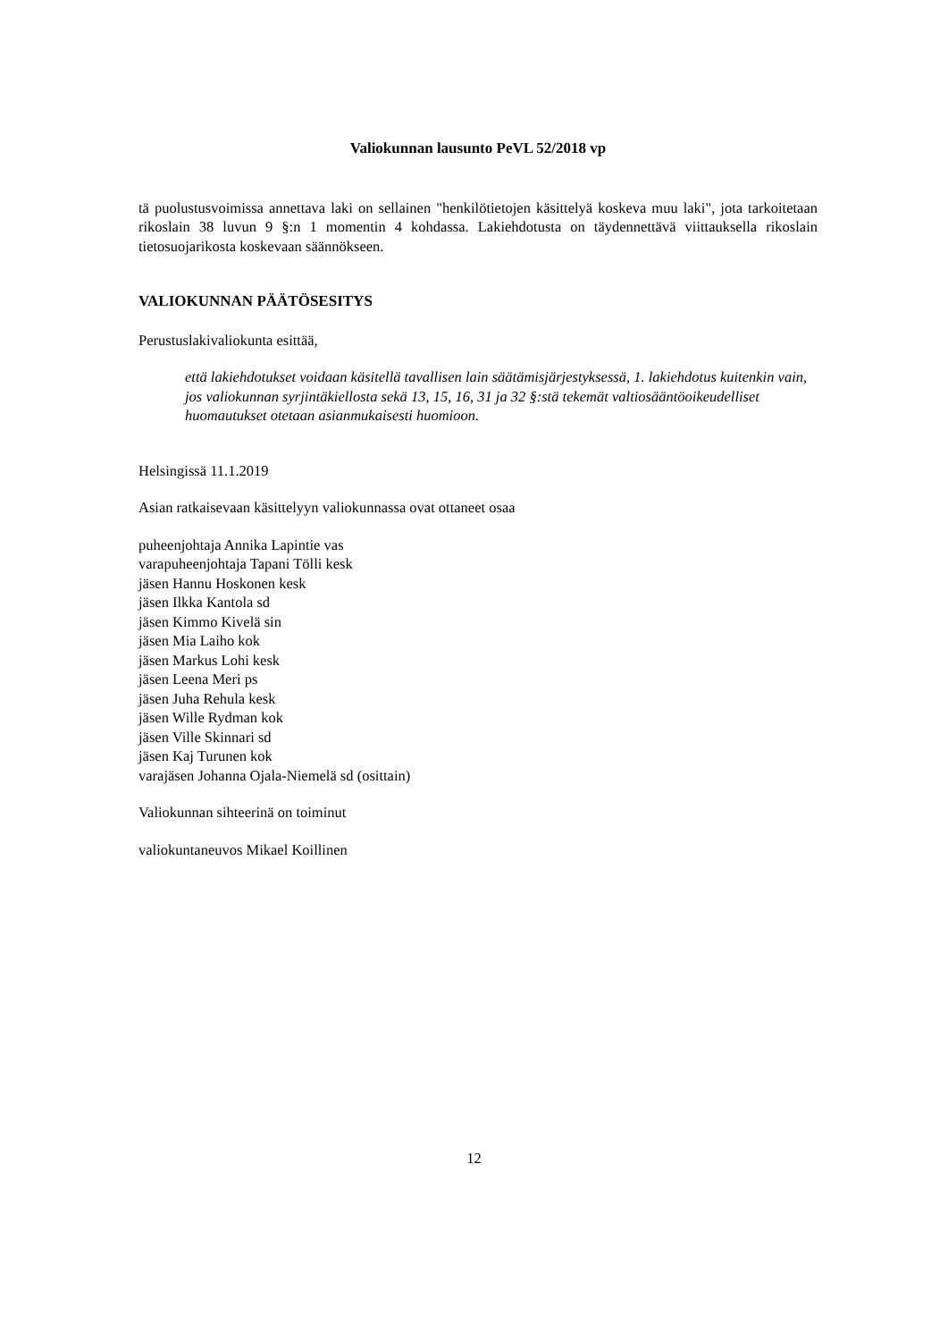Valiokunnan lausunto PeVL 52/2018 vp
tä puolustusvoimissa annettava laki on sellainen "henkilötietojen käsittelyä koskeva muu laki", jota tarkoitetaan rikoslain 38 luvun 9 §:n 1 momentin 4 kohdassa. Lakiehdotusta on täydennettävä viittauksella rikoslain tietosuojarikosta koskevaan säännökseen.
VALIOKUNNAN PÄÄTÖSESITYS
Perustuslakivaliokunta esittää,
että lakiehdotukset voidaan käsitellä tavallisen lain säätämisjärjestyksessä, 1. lakiehdotus kuitenkin vain, jos valiokunnan syrjintäkiellosta sekä 13, 15, 16, 31 ja 32 §:stä tekemät valtiosääntöoikeudelliset huomautukset otetaan asianmukaisesti huomioon.
Helsingissä 11.1.2019
Asian ratkaisevaan käsittelyyn valiokunnassa ovat ottaneet osaa
puheenjohtaja Annika Lapintie vas
varapuheenjohtaja Tapani Tölli kesk
jäsen Hannu Hoskonen kesk
jäsen Ilkka Kantola sd
jäsen Kimmo Kivelä sin
jäsen Mia Laiho kok
jäsen Markus Lohi kesk
jäsen Leena Meri ps
jäsen Juha Rehula kesk
jäsen Wille Rydman kok
jäsen Ville Skinnari sd
jäsen Kaj Turunen kok
varajäsen Johanna Ojala-Niemelä sd (osittain)
Valiokunnan sihteerinä on toiminut
valiokuntaneuvos Mikael Koillinen
12